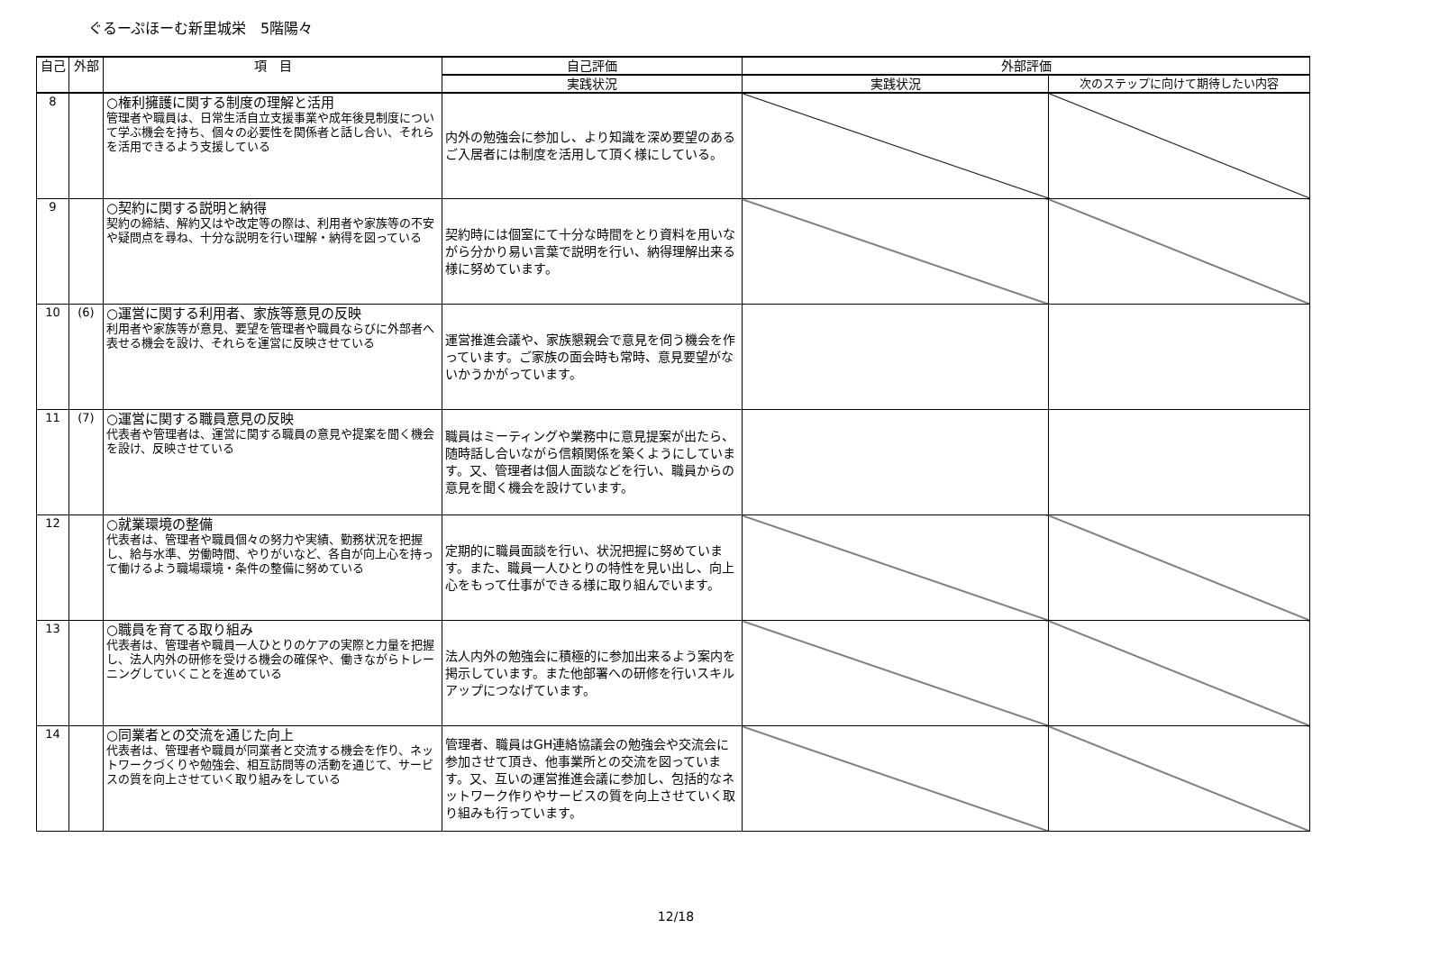ぐるーぷほーむ新里城栄　5階陽々
| 自己 | 外部 | 項 目 | 自己評価 | 外部評価 | |
| --- | --- | --- | --- | --- | --- |
| | | | 実践状況 | 実践状況 | 次のステップに向けて期待したい内容 |
| 8 | | ○権利擁護に関する制度の理解と活用 管理者や職員は、日常生活自立支援事業や成年後見制度について学ぶ機会を持ち、個々の必要性を関係者と話し合い、それらを活用できるよう支援している | 内外の勉強会に参加し、より知識を深め要望のあるご入居者には制度を活用して頂く様にしている。 | | |
| 9 | | ○契約に関する説明と納得 契約の締結、解約又はや改定等の際は、利用者や家族等の不安や疑問点を尋ね、十分な説明を行い理解・納得を図っている | 契約時には個室にて十分な時間をとり資料を用いながら分かり易い言葉で説明を行い、納得理解出来る様に努めています。 | | |
| 10 | (6) | ○運営に関する利用者、家族等意見の反映 利用者や家族等が意見、要望を管理者や職員ならびに外部者へ表せる機会を設け、それらを運営に反映させている | 運営推進会議や、家族懇親会で意見を伺う機会を作っています。ご家族の面会時も常時、意見要望がないかうかがっています。 | | |
| 11 | (7) | ○運営に関する職員意見の反映 代表者や管理者は、運営に関する職員の意見や提案を聞く機会を設け、反映させている | 職員はミーティングや業務中に意見提案が出たら、随時話し合いながら信頼関係を築くようにしています。又、管理者は個人面談などを行い、職員からの意見を聞く機会を設けています。 | | |
| 12 | | ○就業環境の整備 代表者は、管理者や職員個々の努力や実績、勤務状況を把握し、給与水準、労働時間、やりがいなど、各自が向上心を持って働けるよう職場環境・条件の整備に努めている | 定期的に職員面談を行い、状況把握に努めています。また、職員一人ひとりの特性を見い出し、向上心をもって仕事ができる様に取り組んでいます。 | | |
| 13 | | ○職員を育てる取り組み 代表者は、管理者や職員一人ひとりのケアの実際と力量を把握し、法人内外の研修を受ける機会の確保や、働きながらトレーニングしていくことを進めている | 法人内外の勉強会に積極的に参加出来るよう案内を掲示しています。また他部署への研修を行いスキルアップにつなげています。 | | |
| 14 | | ○同業者との交流を通じた向上 代表者は、管理者や職員が同業者と交流する機会を作り、ネットワークづくりや勉強会、相互訪問等の活動を通じて、サービスの質を向上させていく取り組みをしている | 管理者、職員はGH連絡協議会の勉強会や交流会に参加させて頂き、他事業所との交流を図っています。又、互いの運営推進会議に参加し、包括的なネットワーク作りやサービスの質を向上させていく取り組みも行っています。 | | |
12/18